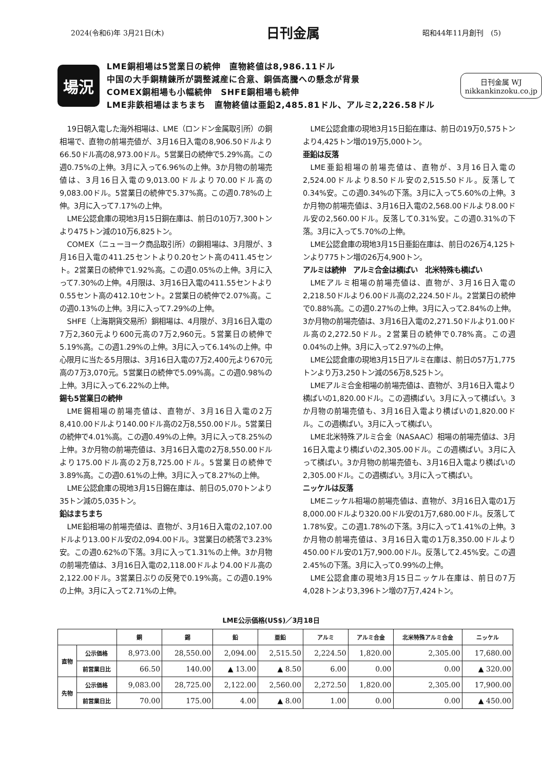2024(令和6)年 3月21日(木) 日刊金属 昭和44年11月創刊　(5)
場況
LME銅相場は5営業日の続伸　直物終値は8,986.11ドル
中国の大手銅精錬所が調整減産に合意、銅価高騰への懸念が背景
COMEX銅相場も小幅続伸　SHFE銅相場も続伸
LME非鉄相場はまちまち　直物終値は亜鉛2,485.81ドル、アルミ2,226.58ドル
日刊金属 WJ
nikkankinzoku.co.jp
19日朝入電した海外相場は、LME（ロンドン金属取引所）の銅相場で、直物の前場売値が、3月16日入電の8,906.50ドルより66.50ドル高の8,973.00ドル。5営業日の続伸で5.29%高。この週0.75%の上伸。3月に入って6.96%の上伸。3か月物の前場売値は、3月16日入電の9,013.00ドルより70.00ドル高の9,083.00ドル。5営業日の続伸で5.37%高。この週0.78%の上伸。3月に入って7.17%の上伸。
LME公認倉庫の現地3月15日銅在庫は、前日の10万7,300トンより475トン減の10万6,825トン。
COMEX（ニューヨーク商品取引所）の銅相場は、3月限が、3月16日入電の411.25セントより0.20セント高の411.45セント。2営業日の続伸で1.92%高。この週0.05%の上伸。3月に入って7.30%の上伸。4月限は、3月16日入電の411.55セントより0.55セント高の412.10セント。2営業日の続伸で2.07%高。この週0.13%の上伸。3月に入って7.29%の上伸。
SHFE（上海期貨交易所）銅相場は、4月限が、3月16日入電の7万2,360元より600元高の7万2,960元。5営業日の続伸で5.19%高。この週1.29%の上伸。3月に入って6.14%の上伸。中心限月に当たる5月限は、3月16日入電の7万2,400元より670元高の7万3,070元。5営業日の続伸で5.09%高。この週0.98%の上伸。3月に入って6.22%の上伸。
錫も5営業日の続伸
LME錫相場の前場売値は、直物が、3月16日入電の2万8,410.00ドルより140.00ドル高の2万8,550.00ドル。5営業日の続伸で4.01%高。この週0.49%の上伸。3月に入って8.25%の上伸。3か月物の前場売値は、3月16日入電の2万8,550.00ドルより175.00ドル高の2万8,725.00ドル。5営業日の続伸で3.89%高。この週0.61%の上伸。3月に入って8.27%の上伸。
LME公認倉庫の現地3月15日錫在庫は、前日の5,070トンより35トン減の5,035トン。
鉛はまちまち
LME鉛相場の前場売値は、直物が、3月16日入電の2,107.00ドルより13.00ドル安の2,094.00ドル。3営業日の続落で3.23%安。この週0.62%の下落。3月に入って1.31%の上伸。3か月物の前場売値は、3月16日入電の2,118.00ドルより4.00ドル高の2,122.00ドル。3営業日ぶりの反発で0.19%高。この週0.19%の上伸。3月に入って2.71%の上伸。
LME公認倉庫の現地3月15日鉛在庫は、前日の19万0,575トンより4,425トン増の19万5,000トン。
亜鉛は反落
LME亜鉛相場の前場売値は、直物が、3月16日入電の2,524.00ドルより8.50ドル安の2,515.50ドル。反落して0.34%安。この週0.34%の下落。3月に入って5.60%の上伸。3か月物の前場売値は、3月16日入電の2,568.00ドルより8.00ドル安の2,560.00ドル。反落して0.31%安。この週0.31%の下落。3月に入って5.70%の上伸。
LME公認倉庫の現地3月15日亜鉛在庫は、前日の26万4,125トンより775トン増の26万4,900トン。
アルミは続伸　アルミ合金は横ばい　北米特殊も横ばい
LMEアルミ相場の前場売値は、直物が、3月16日入電の2,218.50ドルより6.00ドル高の2,224.50ドル。2営業日の続伸で0.88%高。この週0.27%の上伸。3月に入って2.84%の上伸。3か月物の前場売値は、3月16日入電の2,271.50ドルより1.00ドル高の2,272.50ドル。2営業日の続伸で0.78%高。この週0.04%の上伸。3月に入って2.97%の上伸。
LME公認倉庫の現地3月15日アルミ在庫は、前日の57万1,775トンより万3,250トン減の56万8,525トン。
LMEアルミ合金相場の前場売値は、直物が、3月16日入電より横ばいの1,820.00ドル。この週横ばい。3月に入って横ばい。3か月物の前場売値も、3月16日入電より横ばいの1,820.00ドル。この週横ばい。3月に入って横ばい。
LME北米特殊アルミ合金（NASAAC）相場の前場売値は、3月16日入電より横ばいの2,305.00ドル。この週横ばい。3月に入って横ばい。3か月物の前場売値も、3月16日入電より横ばいの2,305.00ドル。この週横ばい。3月に入って横ばい。
ニッケルは反落
LMEニッケル相場の前場売値は、直物が、3月16日入電の1万8,000.00ドルより320.00ドル安の1万7,680.00ドル。反落して1.78%安。この週1.78%の下落。3月に入って1.41%の上伸。3か月物の前場売値は、3月16日入電の1万8,350.00ドルより450.00ドル安の1万7,900.00ドル。反落して2.45%安。この週2.45%の下落。3月に入って0.99%の上伸。
LME公認倉庫の現地3月15日ニッケル在庫は、前日の7万4,028トンより3,396トン増の7万7,424トン。
LME公示価格(US$)／3月18日
| | | 銅 | 錫 | 鉛 | 亜鉛 | アルミ | アルミ合金 | 北米特殊アルミ合金 | ニッケル |
| --- | --- | --- | --- | --- | --- | --- | --- | --- | --- |
| 直物 | 公示価格 | 8,973.00 | 28,550.00 | 2,094.00 | 2,515.50 | 2,224.50 | 1,820.00 | 2,305.00 | 17,680.00 |
| | 前営業日比 | 66.50 | 140.00 | ▲ 13.00 | ▲ 8.50 | 6.00 | 0.00 | 0.00 | ▲ 320.00 |
| 先物 | 公示価格 | 9,083.00 | 28,725.00 | 2,122.00 | 2,560.00 | 2,272.50 | 1,820.00 | 2,305.00 | 17,900.00 |
| | 前営業日比 | 70.00 | 175.00 | 4.00 | ▲ 8.00 | 1.00 | 0.00 | 0.00 | ▲ 450.00 |